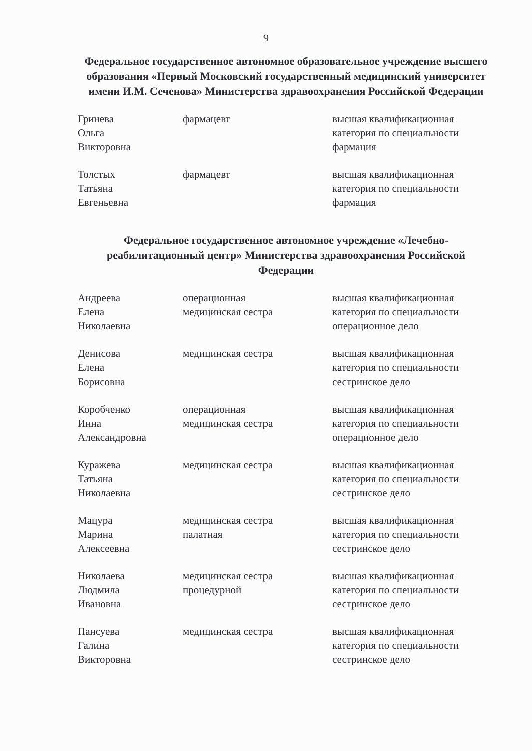9
Федеральное государственное автономное образовательное учреждение высшего образования «Первый Московский государственный медицинский университет имени И.М. Сеченова» Министерства здравоохранения Российской Федерации
| Гринева Ольга Викторовна | фармацевт | высшая квалификационная категория по специальности фармация |
| Толстых Татьяна Евгеньевна | фармацевт | высшая квалификационная категория по специальности фармация |
Федеральное государственное автономное учреждение «Лечебно-реабилитационный центр» Министерства здравоохранения Российской Федерации
| Андреева Елена Николаевна | операционная медицинская сестра | высшая квалификационная категория по специальности операционное дело |
| Денисова Елена Борисовна | медицинская сестра | высшая квалификационная категория по специальности сестринское дело |
| Коробченко Инна Александровна | операционная медицинская сестра | высшая квалификационная категория по специальности операционное дело |
| Куражева Татьяна Николаевна | медицинская сестра | высшая квалификационная категория по специальности сестринское дело |
| Мацура Марина Алексеевна | медицинская сестра палатная | высшая квалификационная категория по специальности сестринское дело |
| Николаева Людмила Ивановна | медицинская сестра процедурной | высшая квалификационная категория по специальности сестринское дело |
| Пансуева Галина Викторовна | медицинская сестра | высшая квалификационная категория по специальности сестринское дело |